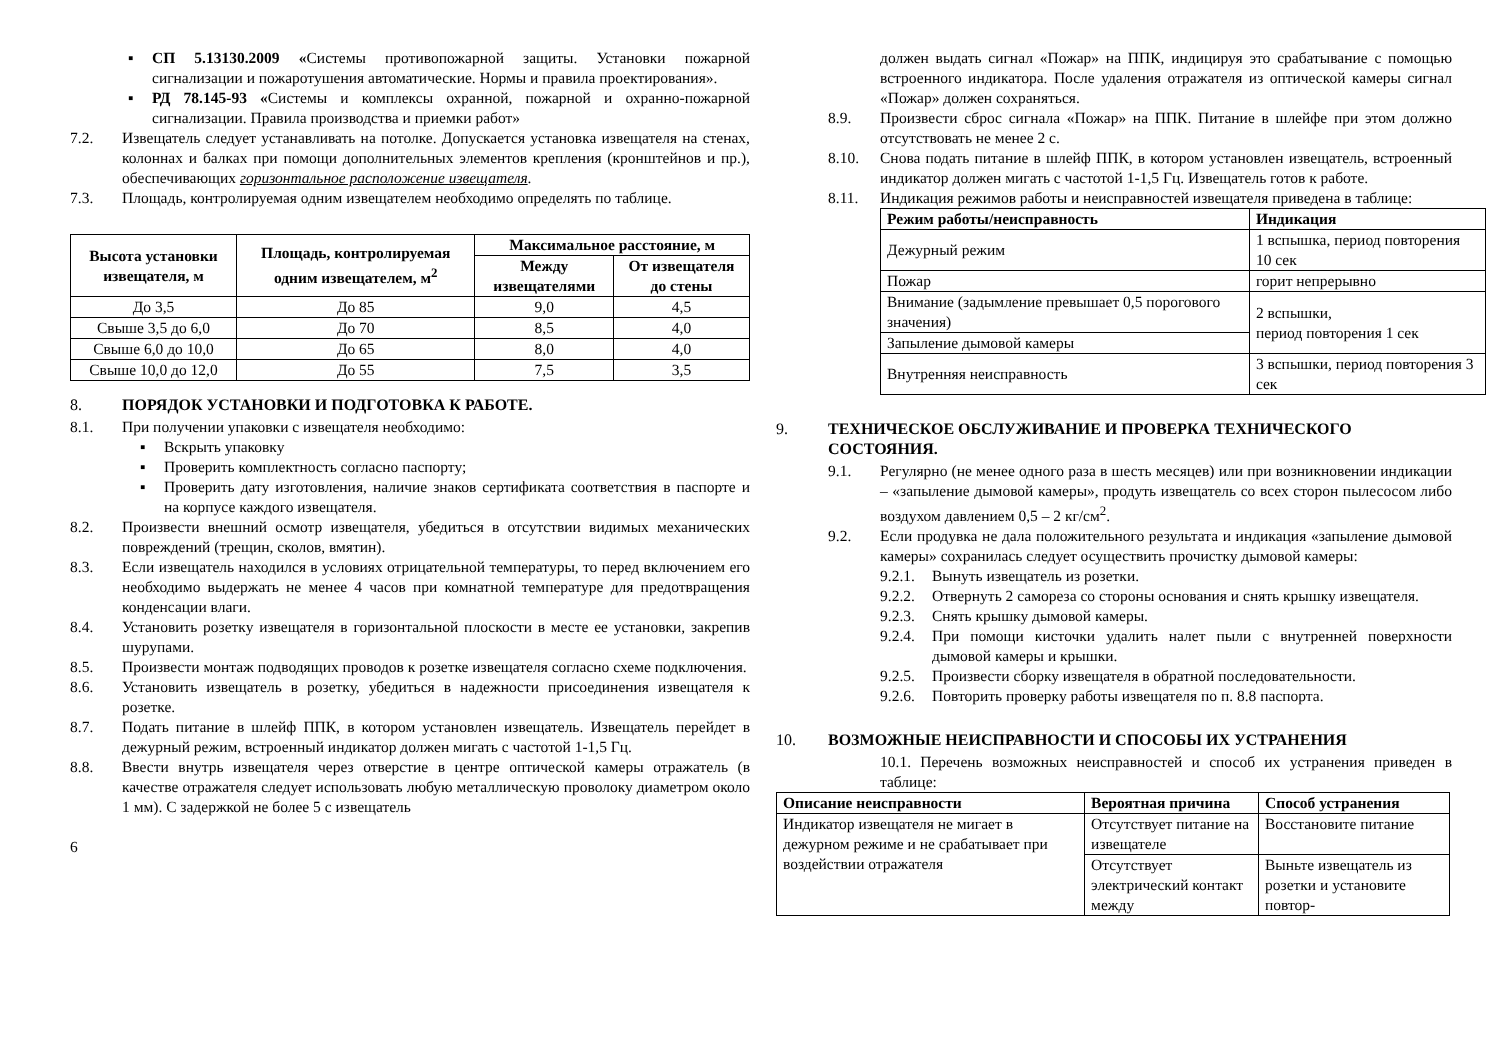▪ СП 5.13130.2009 «Системы противопожарной защиты. Установки пожарной сигнализации и пожаротушения автоматические. Нормы и правила проектирования».
▪ РД 78.145-93 «Системы и комплексы охранной, пожарной и охранно-пожарной сигнализации. Правила производства и приемки работ»
7.2. Извещатель следует устанавливать на потолке. Допускается установка извещателя на стенах, колоннах и балках при помощи дополнительных элементов крепления (кронштейнов и пр.), обеспечивающих горизонтальное расположение извещателя.
7.3. Площадь, контролируемая одним извещателем необходимо определять по таблице.
| Высота установки извещателя, м | Площадь, контролируемая одним извещателем, м<sup>2</sup> | Максимальное расстояние, м | |
| --- | --- | --- | --- |
| | | Между извещателями | От извещателя до стены |
| До 3,5 | До 85 | 9,0 | 4,5 |
| Свыше 3,5 до 6,0 | До 70 | 8,5 | 4,0 |
| Свыше 6,0 до 10,0 | До 65 | 8,0 | 4,0 |
| Свыше 10,0 до 12,0 | До 55 | 7,5 | 3,5 |
8. ПОРЯДОК УСТАНОВКИ И ПОДГОТОВКА К РАБОТЕ.
8.1. При получении упаковки с извещателя необходимо:
▪ Вскрыть упаковку
▪ Проверить комплектность согласно паспорту;
▪ Проверить дату изготовления, наличие знаков сертификата соответствия в паспорте и на корпусе каждого извещателя.
8.2. Произвести внешний осмотр извещателя, убедиться в отсутствии видимых механических повреждений (трещин, сколов, вмятин).
8.3. Если извещатель находился в условиях отрицательной температуры, то перед включением его необходимо выдержать не менее 4 часов при комнатной температуре для предотвращения конденсации влаги.
8.4. Установить розетку извещателя в горизонтальной плоскости в месте ее установки, закрепив шурупами.
8.5. Произвести монтаж подводящих проводов к розетке извещателя согласно схеме подключения.
8.6. Установить извещатель в розетку, убедиться в надежности присоединения извещателя к розетке.
8.7. Подать питание в шлейф ППК, в котором установлен извещатель. Извещатель перейдет в дежурный режим, встроенный индикатор должен мигать с частотой 1-1,5 Гц.
8.8. Ввести внутрь извещателя через отверстие в центре оптической камеры отражатель (в качестве отражателя следует использовать любую металлическую проволоку диаметром около 1 мм). С задержкой не более 5 с извещатель
6
должен выдать сигнал «Пожар» на ППК, индицируя это срабатывание с помощью встроенного индикатора. После удаления отражателя из оптической камеры сигнал «Пожар» должен сохраняться.
8.9. Произвести сброс сигнала «Пожар» на ППК. Питание в шлейфе при этом должно отсутствовать не менее 2 с.
8.10. Снова подать питание в шлейф ППК, в котором установлен извещатель, встроенный индикатор должен мигать с частотой 1-1,5 Гц. Извещатель готов к работе.
8.11. Индикация режимов работы и неисправностей извещателя приведена в таблице:
| Режим работы/неисправность | Индикация |
| --- | --- |
| Дежурный режим | 1 вспышка, период повторения 10 сек |
| Пожар | горит непрерывно |
| Внимание (задымление превышает 0,5 порогового значения) | 2 вспышки, период повторения 1 сек |
| Запыление дымовой камеры | |
| Внутренняя неисправность | 3 вспышки, период повторения 3 сек |
9. ТЕХНИЧЕСКОЕ ОБСЛУЖИВАНИЕ И ПРОВЕРКА ТЕХНИЧЕСКОГО СОСТОЯНИЯ.
9.1. Регулярно (не менее одного раза в шесть месяцев) или при возникновении индикации – «запыление дымовой камеры», продуть извещатель со всех сторон пылесосом либо воздухом давлением 0,5 – 2 кг/см<sup>2</sup>.
9.2. Если продувка не дала положительного результата и индикация «запыление дымовой камеры» сохранилась следует осуществить прочистку дымовой камеры:
9.2.1.
Вынуть извещатель из розетки.
9.2.2.
Отвернуть 2 самореза со стороны основания и снять крышку извещателя.
9.2.3.
Снять крышку дымовой камеры.
9.2.4.
При помощи кисточки удалить налет пыли с внутренней поверхности дымовой камеры и крышки.
9.2.5.
Произвести сборку извещателя в обратной последовательности.
9.2.6.
Повторить проверку работы извещателя по п. 8.8 паспорта.
10. ВОЗМОЖНЫЕ НЕИСПРАВНОСТИ И СПОСОБЫ ИХ УСТРАНЕНИЯ
10.1. Перечень возможных неисправностей и способ их устранения приведен в таблице:
| Описание неисправности | Вероятная причина | Способ устранения |
| --- | --- | --- |
| Индикатор извещателя не мигает в дежурном режиме и не срабатывает при воздействии отражателя | Отсутствует питание на извещателе | Восстановите питание |
| | Отсутствует электрический контакт между | Выньте извещатель из розетки и установите повтор- |